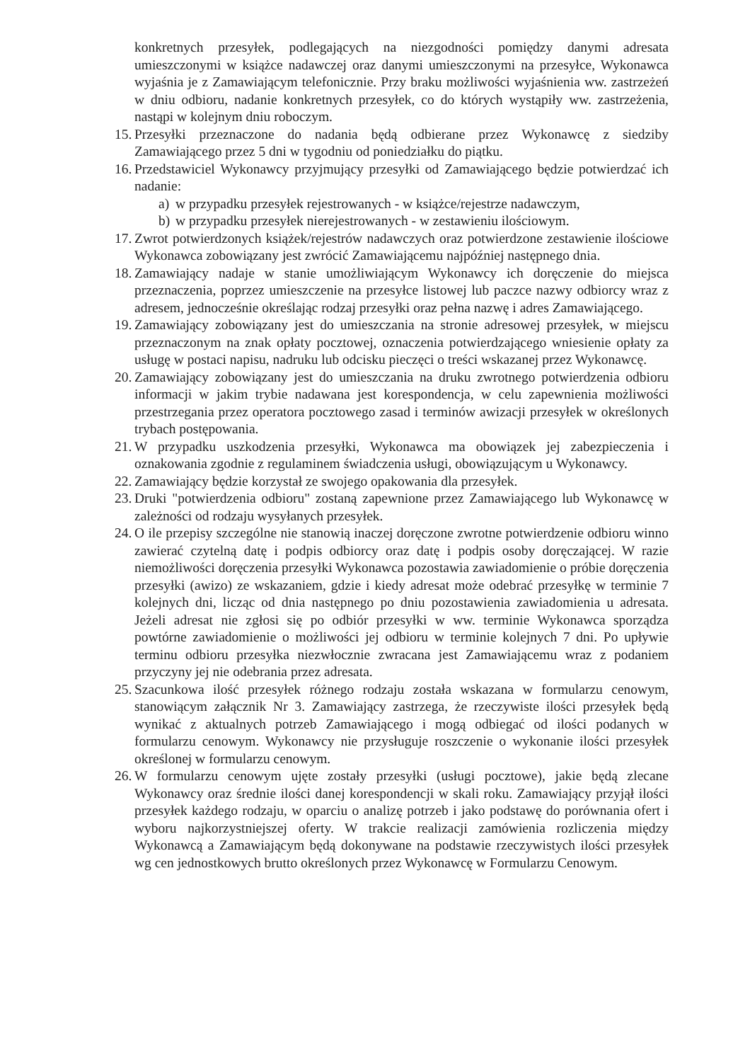konkretnych przesyłek, podlegających na niezgodności pomiędzy danymi adresata umieszczonymi w książce nadawczej oraz danymi umieszczonymi na przesyłce, Wykonawca wyjaśnia je z Zamawiającym telefonicznie. Przy braku możliwości wyjaśnienia ww. zastrzeżeń w dniu odbioru, nadanie konkretnych przesyłek, co do których wystąpiły ww. zastrzeżenia, nastąpi w kolejnym dniu roboczym.
15. Przesyłki przeznaczone do nadania będą odbierane przez Wykonawcę z siedziby Zamawiającego przez 5 dni w tygodniu od poniedziałku do piątku.
16. Przedstawiciel Wykonawcy przyjmujący przesyłki od Zamawiającego będzie potwierdzać ich nadanie:
a) w przypadku przesyłek rejestrowanych - w książce/rejestrze nadawczym,
b) w przypadku przesyłek nierejestrowanych - w zestawieniu ilościowym.
17. Zwrot potwierdzonych książek/rejestrów nadawczych oraz potwierdzone zestawienie ilościowe Wykonawca zobowiązany jest zwrócić Zamawiającemu najpóźniej następnego dnia.
18. Zamawiający nadaje w stanie umożliwiającym Wykonawcy ich doręczenie do miejsca przeznaczenia, poprzez umieszczenie na przesyłce listowej lub paczce nazwy odbiorcy wraz z adresem, jednocześnie określając rodzaj przesyłki oraz pełna nazwę i adres Zamawiającego.
19. Zamawiający zobowiązany jest do umieszczania na stronie adresowej przesyłek, w miejscu przeznaczonym na znak opłaty pocztowej, oznaczenia potwierdzającego wniesienie opłaty za usługę w postaci napisu, nadruku lub odcisku pieczęci o treści wskazanej przez Wykonawcę.
20. Zamawiający zobowiązany jest do umieszczania na druku zwrotnego potwierdzenia odbioru informacji w jakim trybie nadawana jest korespondencja, w celu zapewnienia możliwości przestrzegania przez operatora pocztowego zasad i terminów awizacji przesyłek w określonych trybach postępowania.
21. W przypadku uszkodzenia przesyłki, Wykonawca ma obowiązek jej zabezpieczenia i oznakowania zgodnie z regulaminem świadczenia usługi, obowiązującym u Wykonawcy.
22. Zamawiający będzie korzystał ze swojego opakowania dla przesyłek.
23. Druki "potwierdzenia odbioru" zostaną zapewnione przez Zamawiającego lub Wykonawcę w zależności od rodzaju wysyłanych przesyłek.
24. O ile przepisy szczególne nie stanowią inaczej doręczone zwrotne potwierdzenie odbioru winno zawierać czytelną datę i podpis odbiorcy oraz datę i podpis osoby doręczającej. W razie niemożliwości doręczenia przesyłki Wykonawca pozostawia zawiadomienie o próbie doręczenia przesyłki (awizo) ze wskazaniem, gdzie i kiedy adresat może odebrać przesyłkę w terminie 7 kolejnych dni, licząc od dnia następnego po dniu pozostawienia zawiadomienia u adresata. Jeżeli adresat nie zgłosi się po odbiór przesyłki w ww. terminie Wykonawca sporządza powtórne zawiadomienie o możliwości jej odbioru w terminie kolejnych 7 dni. Po upływie terminu odbioru przesyłka niezwłocznie zwracana jest Zamawiającemu wraz z podaniem przyczyny jej nie odebrania przez adresata.
25. Szacunkowa ilość przesyłek różnego rodzaju została wskazana w formularzu cenowym, stanowiącym załącznik Nr 3. Zamawiający zastrzega, że rzeczywiste ilości przesyłek będą wynikać z aktualnych potrzeb Zamawiającego i mogą odbiegać od ilości podanych w formularzu cenowym. Wykonawcy nie przysługuje roszczenie o wykonanie ilości przesyłek określonej w formularzu cenowym.
26. W formularzu cenowym ujęte zostały przesyłki (usługi pocztowe), jakie będą zlecane Wykonawcy oraz średnie ilości danej korespondencji w skali roku. Zamawiający przyjął ilości przesyłek każdego rodzaju, w oparciu o analizę potrzeb i jako podstawę do porównania ofert i wyboru najkorzystniejszej oferty. W trakcie realizacji zamówienia rozliczenia między Wykonawcą a Zamawiającym będą dokonywane na podstawie rzeczywistych ilości przesyłek wg cen jednostkowych brutto określonych przez Wykonawcę w Formularzu Cenowym.